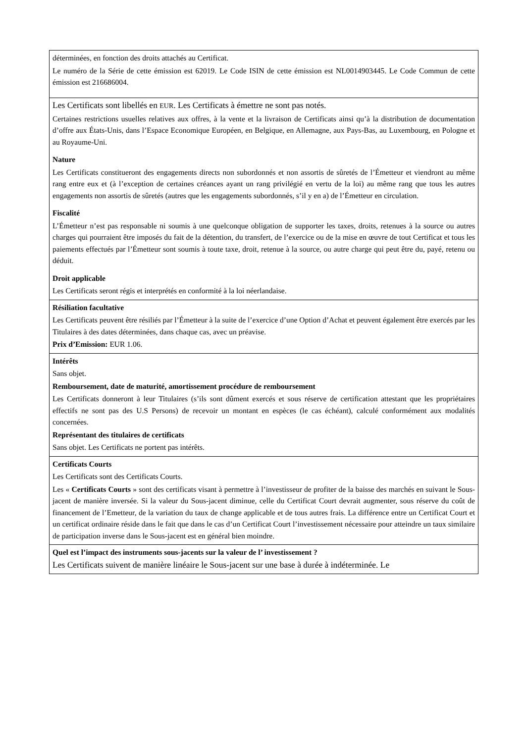| déterminées, en fonction des droits attachés au Certificat. Le numéro de la Série de cette émission est 62019. Le Code ISIN de cette émission est NL0014903445. Le Code Commun de cette émission est 216686004. |
| Les Certificats sont libellés en EUR . Les Certificats à émettre ne sont pas notés. Certaines restrictions usuelles relatives aux offres, à la vente et la livraison de Certificats ainsi qu’à la distribution de documentation d’offre aux États-Unis, dans l’Espace Economique Européen, en Belgique, en Allemagne, aux Pays-Bas, au Luxembourg, en Pologne et au Royaume-Uni. Nature Les Certificats constitueront des engagements directs non subordonnés et non assortis de sûretés de l’Émetteur et viendront au même rang entre eux et (à l’exception de certaines créances ayant un rang privilégié en vertu de la loi) au même rang que tous les autres engagements non assortis de sûretés (autres que les engagements subordonnés, s’il y en a) de l’Émetteur en circulation. Fiscalité L’Émetteur n’est pas responsable ni soumis à une quelconque obligation de supporter les taxes, droits, retenues à la source ou autres charges qui pourraient être imposés du fait de la détention, du transfert, de l’exercice ou de la mise en œuvre de tout Certificat et tous les paiements effectués par l’Émetteur sont soumis à toute taxe, droit, retenue à la source, ou autre charge qui peut être du, payé, retenu ou déduit. Droit applicable Les Certificats seront régis et interprétés en conformité à la loi néerlandaise. |
| Résiliation facultative Les Certificats peuvent être résiliés par l’Émetteur à la suite de l’exercice d’une Option d’Achat et peuvent également être exercés par les Titulaires à des dates déterminées, dans chaque cas, avec un préavise. Prix d’Emission: EUR 1.06. |
| Intérêts Sans objet. Remboursement, date de maturité, amortissement procédure de remboursement Les Certificats donneront à leur Titulaires (s’ils sont dûment exercés et sous réserve de certification attestant que les propriétaires effectifs ne sont pas des U.S Persons) de recevoir un montant en espèces (le cas échéant), calculé conformément aux modalités concernées. Représentant des titulaires de certificats Sans objet. Les Certificats ne portent pas intérêts. |
| Certificats Courts Les Certificats sont des Certificats Courts. Les « Certificats Courts » sont des certificats visant à permettre à l’investisseur de profiter de la baisse des marchés en suivant le Sous-jacent de manière inversée. Si la valeur du Sous-jacent diminue, celle du Certificat Court devrait augmenter, sous réserve du coût de financement de l’Emetteur, de la variation du taux de change applicable et de tous autres frais. La différence entre un Certificat Court et un certificat ordinaire réside dans le fait que dans le cas d’un Certificat Court l’investissement nécessaire pour atteindre un taux similaire de participation inverse dans le Sous-jacent est en général bien moindre. |
| Quel est l’impact des instruments sous-jacents sur la valeur de l’ investissement ? Les Certificats suivent de manière linéaire le Sous-jacent sur une base à durée à indéterminée. Le |